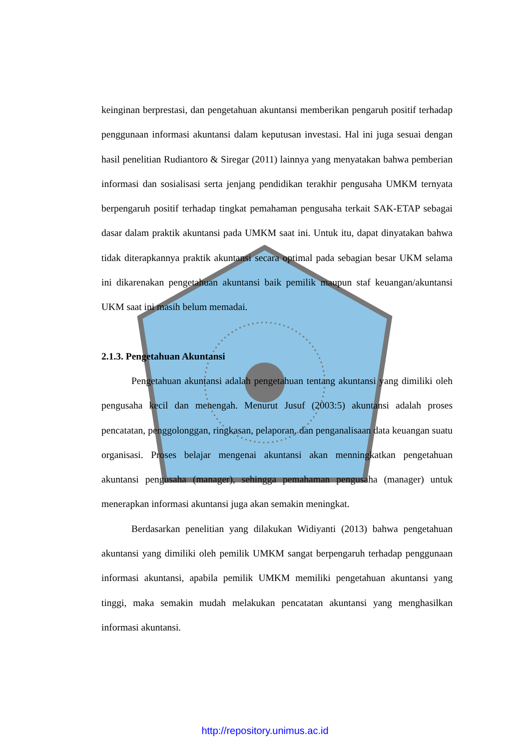keinginan berprestasi, dan pengetahuan akuntansi memberikan pengaruh positif terhadap penggunaan informasi akuntansi dalam keputusan investasi. Hal ini juga sesuai dengan hasil penelitian Rudiantoro & Siregar (2011) lainnya yang menyatakan bahwa pemberian informasi dan sosialisasi serta jenjang pendidikan terakhir pengusaha UMKM ternyata berpengaruh positif terhadap tingkat pemahaman pengusaha terkait SAK-ETAP sebagai dasar dalam praktik akuntansi pada UMKM saat ini. Untuk itu, dapat dinyatakan bahwa tidak diterapkannya praktik akuntansi secara optimal pada sebagian besar UKM selama ini dikarenakan pengetahuan akuntansi baik pemilik maupun staf keuangan/akuntansi UKM saat ini masih belum memadai.
2.1.3. Pengetahuan Akuntansi
Pengetahuan akuntansi adalah pengetahuan tentang akuntansi yang dimiliki oleh pengusaha kecil dan menengah. Menurut Jusuf (2003:5) akuntansi adalah proses pencatatan, penggolonggan, ringkasan, pelaporan, dan penganalisaan data keuangan suatu organisasi. Proses belajar mengenai akuntansi akan menningkatkan pengetahuan akuntansi pengusaha (manager), sehingga pemahaman pengusaha (manager) untuk menerapkan informasi akuntansi juga akan semakin meningkat.
Berdasarkan penelitian yang dilakukan Widiyanti (2013) bahwa pengetahuan akuntansi yang dimiliki oleh pemilik UMKM sangat berpengaruh terhadap penggunaan informasi akuntansi, apabila pemilik UMKM memiliki pengetahuan akuntansi yang tinggi, maka semakin mudah melakukan pencatatan akuntansi yang menghasilkan informasi akuntansi.
http://repository.unimus.ac.id